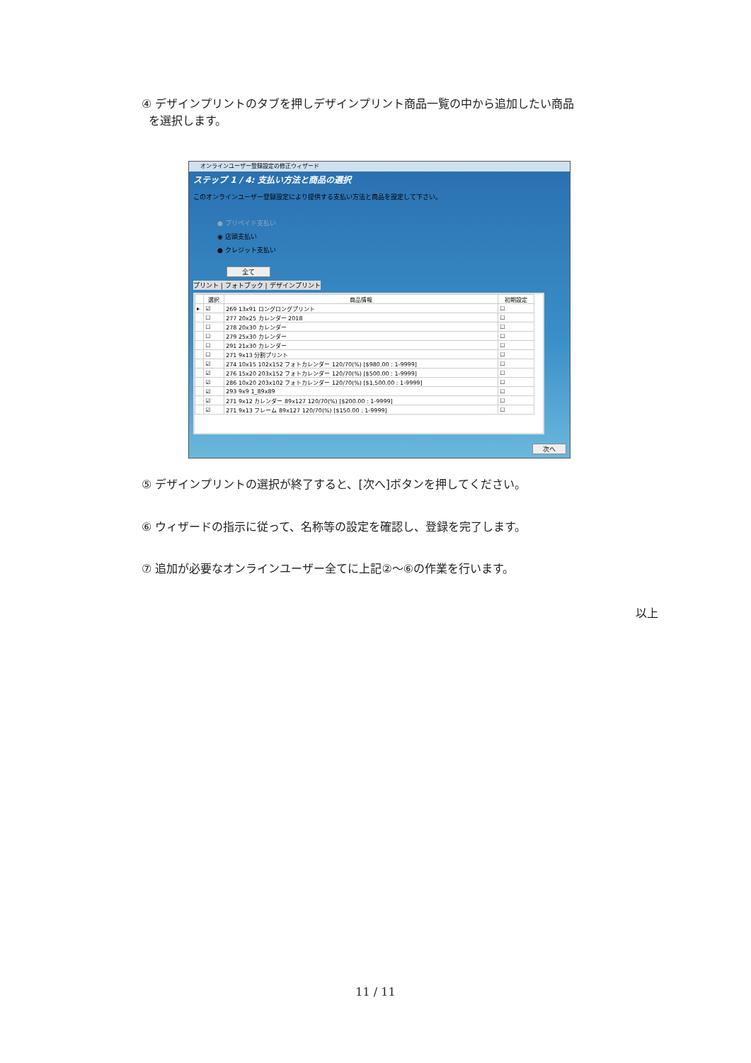④ デザインプリントのタブを押しデザインプリント商品一覧の中から追加したい商品
を選択します。
オンラインユーザー登録設定の修正ウィザード
ステップ 1 / 4: 支払い方法と商品の選択
このオンラインユーザー登録設定により提供する支払い方法と商品を設定して下さい。
● プリペイド支払い
◉ 店頭支払い
● クレジット支払い
全て
プリント | フォトブック | デザインプリント
| | 選択 | 商品情報 | 初期設定 |
| --- | --- | --- | --- |
| ▸ | ☑ | 269 13x91 ロングロングプリント | ☐ |
| | ☐ | 277 20x25 カレンダー 2018 | ☐ |
| | ☐ | 278 20x30 カレンダー | ☐ |
| | ☐ | 279 25x30 カレンダー | ☐ |
| | ☐ | 291 21x30 カレンダー | ☐ |
| | ☐ | 271 9x13 分割プリント | ☐ |
| | ☑ | 274 10x15 102x152 フォトカレンダー 120/70(%) [$980.00 : 1-9999] | ☐ |
| | ☑ | 276 15x20 203x152 フォトカレンダー 120/70(%) [$500.00 : 1-9999] | ☐ |
| | ☑ | 286 10x20 203x102 フォトカレンダー 120/70(%) [$1,500.00 : 1-9999] | ☐ |
| | ☑ | 293 9x9 1_89x89 | ☐ |
| | ☑ | 271 9x12 カレンダー 89x127 120/70(%) [$200.00 : 1-9999] | ☐ |
| | ☑ | 271 9x13 フレーム 89x127 120/70(%) [$150.00 : 1-9999] | ☐ |
次へ
⑤ デザインプリントの選択が終了すると、[次へ]ボタンを押してください。
⑥ ウィザードの指示に従って、名称等の設定を確認し、登録を完了します。
⑦ 追加が必要なオンラインユーザー全てに上記②～⑥の作業を行います。
以上
11 / 11